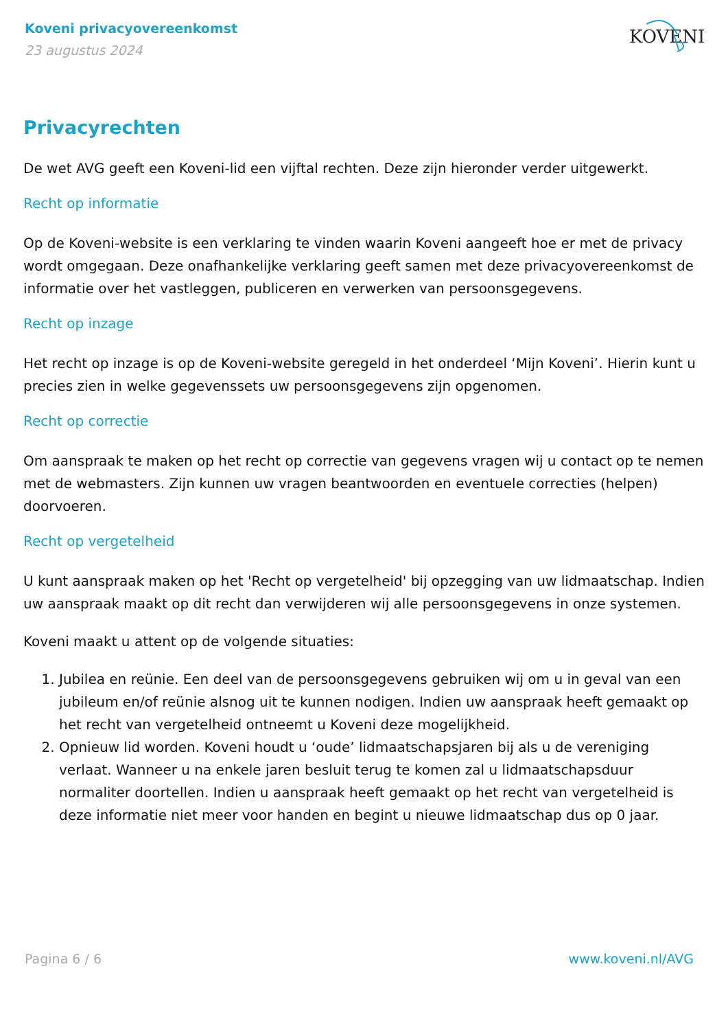Koveni privacyovereenkomst
23 augustus 2024
KOVENI
Privacyrechten
De wet AVG geeft een Koveni-lid een vijftal rechten. Deze zijn hieronder verder uitgewerkt.
Recht op informatie
Op de Koveni-website is een verklaring te vinden waarin Koveni aangeeft hoe er met de privacy wordt omgegaan. Deze onafhankelijke verklaring geeft samen met deze privacyovereenkomst de informatie over het vastleggen, publiceren en verwerken van persoonsgegevens.
Recht op inzage
Het recht op inzage is op de Koveni-website geregeld in het onderdeel ‘Mijn Koveni’. Hierin kunt u precies zien in welke gegevenssets uw persoonsgegevens zijn opgenomen.
Recht op correctie
Om aanspraak te maken op het recht op correctie van gegevens vragen wij u contact op te nemen met de webmasters. Zijn kunnen uw vragen beantwoorden en eventuele correcties (helpen) doorvoeren.
Recht op vergetelheid
U kunt aanspraak maken op het 'Recht op vergetelheid' bij opzegging van uw lidmaatschap. Indien uw aanspraak maakt op dit recht dan verwijderen wij alle persoonsgegevens in onze systemen.
Koveni maakt u attent op de volgende situaties:
1. Jubilea en reünie. Een deel van de persoonsgegevens gebruiken wij om u in geval van een jubileum en/of reünie alsnog uit te kunnen nodigen. Indien uw aanspraak heeft gemaakt op het recht van vergetelheid ontneemt u Koveni deze mogelijkheid.
2. Opnieuw lid worden. Koveni houdt u ‘oude’ lidmaatschapsjaren bij als u de vereniging verlaat. Wanneer u na enkele jaren besluit terug te komen zal u lidmaatschapsduur normaliter doortellen. Indien u aanspraak heeft gemaakt op het recht van vergetelheid is deze informatie niet meer voor handen en begint u nieuwe lidmaatschap dus op 0 jaar.
Pagina 6 / 6 www.koveni.nl/AVG